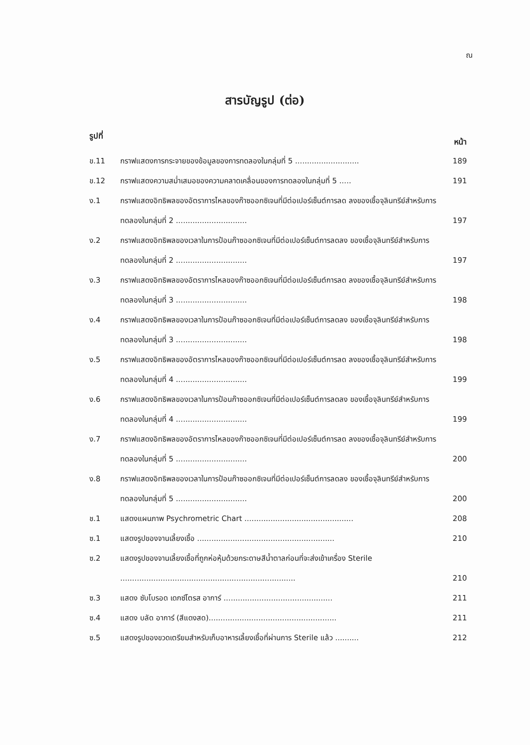ณ
สารบัญรูป (ต่อ)
รูปที่ หน้า
| ข.11 | กราฟแสดงการกระจายของข้อมูลของการทดลองในกลุ่มที่ 5 ........................... | 189 |
| ข.12 | กราฟแสดงความสม่ำเสมอของความคลาดเคลื่อนของการทดลองในกลุ่มที่ 5 ..... | 191 |
| ง.1 | กราฟแสดงอิทธิพลของอัตราการไหลของก๊าซออกซิเจนที่มีต่อเปอร์เซ็นต์การลด ลงของเชื้อจุลินทรีย์สำหรับการทดลองในกลุ่มที่ 2 .............................. | 197 |
| ง.2 | กราฟแสดงอิทธิพลของเวลาในการป้อนก๊าซออกซิเจนที่มีต่อเปอร์เซ็นต์การลดลง ของเชื้อจุลินทรีย์สำหรับการทดลองในกลุ่มที่ 2 .............................. | 197 |
| ง.3 | กราฟแสดงอิทธิพลของอัตราการไหลของก๊าซออกซิเจนที่มีต่อเปอร์เซ็นต์การลด ลงของเชื้อจุลินทรีย์สำหรับการทดลองในกลุ่มที่ 3 .............................. | 198 |
| ง.4 | กราฟแสดงอิทธิพลของเวลาในการป้อนก๊าซออกซิเจนที่มีต่อเปอร์เซ็นต์การลดลง ของเชื้อจุลินทรีย์สำหรับการทดลองในกลุ่มที่ 3 .............................. | 198 |
| ง.5 | กราฟแสดงอิทธิพลของอัตราการไหลของก๊าซออกซิเจนที่มีต่อเปอร์เซ็นต์การลด ลงของเชื้อจุลินทรีย์สำหรับการทดลองในกลุ่มที่ 4 .............................. | 199 |
| ง.6 | กราฟแสดงอิทธิพลของเวลาในการป้อนก๊าซออกซิเจนที่มีต่อเปอร์เซ็นต์การลดลง ของเชื้อจุลินทรีย์สำหรับการทดลองในกลุ่มที่ 4 .............................. | 199 |
| ง.7 | กราฟแสดงอิทธิพลของอัตราการไหลของก๊าซออกซิเจนที่มีต่อเปอร์เซ็นต์การลด ลงของเชื้อจุลินทรีย์สำหรับการทดลองในกลุ่มที่ 5 .............................. | 200 |
| ง.8 | กราฟแสดงอิทธิพลของเวลาในการป้อนก๊าซออกซิเจนที่มีต่อเปอร์เซ็นต์การลดลง ของเชื้อจุลินทรีย์สำหรับการทดลองในกลุ่มที่ 5 .............................. | 200 |
| ช.1 | แสดงแผนภาพ Psychrometric Chart .............................................. | 208 |
| ซ.1 | แสดงรูปของจานเลี้ยงเชื้อ .......................................................... | 210 |
| ซ.2 | แสดงรูปของจานเลี้ยงเชื้อที่ถูกห่อหุ้มด้วยกระดาษสีน้ำตาลก่อนที่จะส่งเข้าเครื่อง Sterile .......................................................................... | 210 |
| ซ.3 | แสดง ซับโบรอด เดกซ์โตรส อาการ์ .............................................. | 211 |
| ซ.4 | แสดง บลัด อาการ์ (สีแดงสด)...................................................... | 211 |
| ซ.5 | แสดงรูปของขวดเตรียมสำหรับเก็บอาหารเลี้ยงเชื้อที่ผ่านการ Sterile แล้ว .......... | 212 |